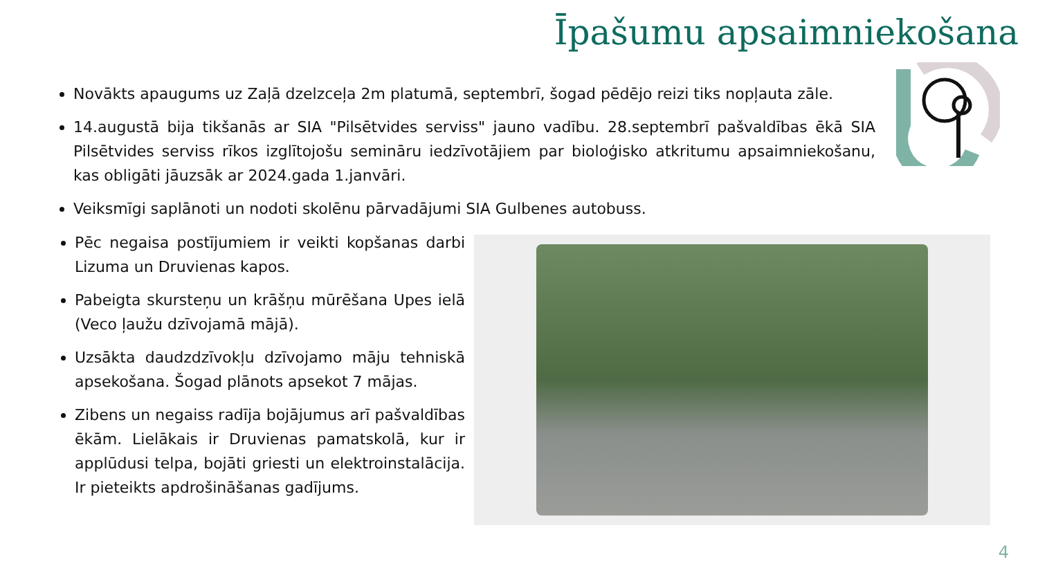Īpašumu apsaimniekošana
Novākts apaugums uz Zaļā dzelzceļa 2m platumā, septembrī, šogad pēdējo reizi tiks nopļauta zāle.
14.augustā bija tikšanās ar SIA "Pilsētvides serviss" jauno vadību. 28.septembrī pašvaldības ēkā SIA Pilsētvides serviss rīkos izglītojošu semināru iedzīvotājiem par bioloģisko atkritumu apsaimniekošanu, kas obligāti jāuzsāk ar 2024.gada 1.janvāri.
Veiksmīgi saplānoti un nodoti skolēnu pārvadājumi SIA Gulbenes autobuss.
Pēc negaisa postījumiem ir veikti kopšanas darbi Lizuma un Druvienas kapos.
Pabeigta skursteņu un krāšņu mūrēšana Upes ielā (Veco ļaužu dzīvojamā mājā).
Uzsākta daudzdzīvokļu dzīvojamo māju tehniskā apsekošana. Šogad plānots apsekot 7 mājas.
Zibens un negaiss radīja bojājumus arī pašvaldības ēkām. Lielākais ir Druvienas pamatskolā, kur ir applūdusi telpa, bojāti griesti un elektroinstalācija. Ir pieteikts apdrošināšanas gadījums.
4